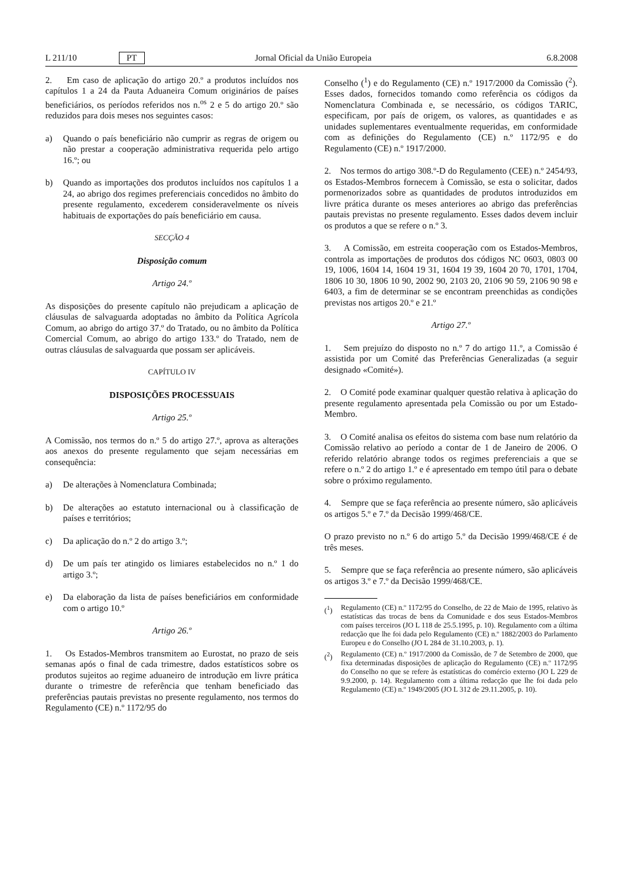L 211/10 PT Jornal Oficial da União Europeia 6.8.2008
2. Em caso de aplicação do artigo 20.º a produtos incluídos nos capítulos 1 a 24 da Pauta Aduaneira Comum originários de países beneficiários, os períodos referidos nos n.<sup>os</sup> 2 e 5 do artigo 20.º são reduzidos para dois meses nos seguintes casos:
a) Quando o país beneficiário não cumprir as regras de origem ou não prestar a cooperação administrativa requerida pelo artigo 16.º; ou
b) Quando as importações dos produtos incluídos nos capítulos 1 a 24, ao abrigo dos regimes preferenciais concedidos no âmbito do presente regulamento, excederem consideravelmente os níveis habituais de exportações do país beneficiário em causa.
SECÇÃO 4
Disposição comum
Artigo 24.º
As disposições do presente capítulo não prejudicam a aplicação de cláusulas de salvaguarda adoptadas no âmbito da Política Agrícola Comum, ao abrigo do artigo 37.º do Tratado, ou no âmbito da Política Comercial Comum, ao abrigo do artigo 133.º do Tratado, nem de outras cláusulas de salvaguarda que possam ser aplicáveis.
CAPÍTULO IV
DISPOSIÇÕES PROCESSUAIS
Artigo 25.º
A Comissão, nos termos do n.º 5 do artigo 27.º, aprova as alterações aos anexos do presente regulamento que sejam necessárias em consequência:
a) De alterações à Nomenclatura Combinada;
b) De alterações ao estatuto internacional ou à classificação de países e territórios;
c) Da aplicação do n.º 2 do artigo 3.º;
d) De um país ter atingido os limiares estabelecidos no n.º 1 do artigo 3.º;
e) Da elaboração da lista de países beneficiários em conformidade com o artigo 10.º
Artigo 26.º
1. Os Estados-Membros transmitem ao Eurostat, no prazo de seis semanas após o final de cada trimestre, dados estatísticos sobre os produtos sujeitos ao regime aduaneiro de introdução em livre prática durante o trimestre de referência que tenham beneficiado das preferências pautais previstas no presente regulamento, nos termos do Regulamento (CE) n.º 1172/95 do
Conselho (<sup>1</sup>) e do Regulamento (CE) n.º 1917/2000 da Comissão (<sup>2</sup>). Esses dados, fornecidos tomando como referência os códigos da Nomenclatura Combinada e, se necessário, os códigos TARIC, especificam, por país de origem, os valores, as quantidades e as unidades suplementares eventualmente requeridas, em conformidade com as definições do Regulamento (CE) n.º 1172/95 e do Regulamento (CE) n.º 1917/2000.
2. Nos termos do artigo 308.º-D do Regulamento (CEE) n.º 2454/93, os Estados-Membros fornecem à Comissão, se esta o solicitar, dados pormenorizados sobre as quantidades de produtos introduzidos em livre prática durante os meses anteriores ao abrigo das preferências pautais previstas no presente regulamento. Esses dados devem incluir os produtos a que se refere o n.º 3.
3. A Comissão, em estreita cooperação com os Estados-Membros, controla as importações de produtos dos códigos NC 0603, 0803 00 19, 1006, 1604 14, 1604 19 31, 1604 19 39, 1604 20 70, 1701, 1704, 1806 10 30, 1806 10 90, 2002 90, 2103 20, 2106 90 59, 2106 90 98 e 6403, a fim de determinar se se encontram preenchidas as condições previstas nos artigos 20.º e 21.º
Artigo 27.º
1. Sem prejuízo do disposto no n.º 7 do artigo 11.º, a Comissão é assistida por um Comité das Preferências Generalizadas (a seguir designado «Comité»).
2. O Comité pode examinar qualquer questão relativa à aplicação do presente regulamento apresentada pela Comissão ou por um Estado-Membro.
3. O Comité analisa os efeitos do sistema com base num relatório da Comissão relativo ao período a contar de 1 de Janeiro de 2006. O referido relatório abrange todos os regimes preferenciais a que se refere o n.º 2 do artigo 1.º e é apresentado em tempo útil para o debate sobre o próximo regulamento.
4. Sempre que se faça referência ao presente número, são aplicáveis os artigos 5.º e 7.º da Decisão 1999/468/CE.
O prazo previsto no n.º 6 do artigo 5.º da Decisão 1999/468/CE é de três meses.
5. Sempre que se faça referência ao presente número, são aplicáveis os artigos 3.º e 7.º da Decisão 1999/468/CE.
(<sup>1</sup>) Regulamento (CE) n.º 1172/95 do Conselho, de 22 de Maio de 1995, relativo às estatísticas das trocas de bens da Comunidade e dos seus Estados-Membros com países terceiros (JO L 118 de 25.5.1995, p. 10). Regulamento com a última redacção que lhe foi dada pelo Regulamento (CE) n.º 1882/2003 do Parlamento Europeu e do Conselho (JO L 284 de 31.10.2003, p. 1).
(<sup>2</sup>) Regulamento (CE) n.º 1917/2000 da Comissão, de 7 de Setembro de 2000, que fixa determinadas disposições de aplicação do Regulamento (CE) n.º 1172/95 do Conselho no que se refere às estatísticas do comércio externo (JO L 229 de 9.9.2000, p. 14). Regulamento com a última redacção que lhe foi dada pelo Regulamento (CE) n.º 1949/2005 (JO L 312 de 29.11.2005, p. 10).